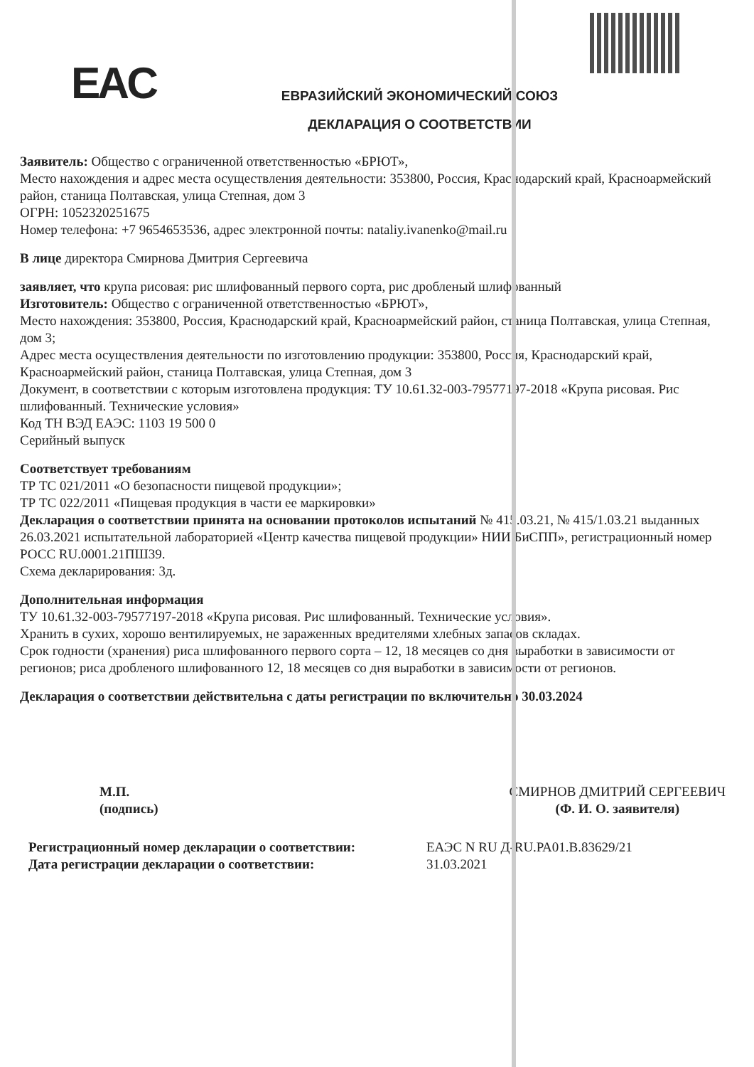EAC
ЕВРАЗИЙСКИЙ ЭКОНОМИЧЕСКИЙ СОЮЗ
ДЕКЛАРАЦИЯ О СООТВЕТСТВИИ
Заявитель: Общество с ограниченной ответственностью «БРЮТ»,
Место нахождения и адрес места осуществления деятельности: 353800, Россия, Краснодарский край, Красноармейский район, станица Полтавская, улица Степная, дом 3
ОГРН: 1052320251675
Номер телефона: +7 9654653536, адрес электронной почты: nataliy.ivanenko@mail.ru
В лице директора Смирнова Дмитрия Сергеевича
заявляет, что крупа рисовая: рис шлифованный первого сорта, рис дробленый шлифованный
Изготовитель: Общество с ограниченной ответственностью «БРЮТ»,
Место нахождения: 353800, Россия, Краснодарский край, Красноармейский район, станица Полтавская, улица Степная, дом 3;
Адрес места осуществления деятельности по изготовлению продукции: 353800, Россия, Краснодарский край, Красноармейский район, станица Полтавская, улица Степная, дом 3
Документ, в соответствии с которым изготовлена продукция: ТУ 10.61.32-003-79577197-2018 «Крупа рисовая. Рис шлифованный. Технические условия»
Код ТН ВЭД ЕАЭС: 1103 19 500 0
Серийный выпуск
Соответствует требованиям
ТР ТС 021/2011 «О безопасности пищевой продукции»;
ТР ТС 022/2011 «Пищевая продукция в части ее маркировки»
Декларация о соответствии принята на основании протоколов испытаний № 415.03.21, № 415/1.03.21 выданных 26.03.2021 испытательной лабораторией «Центр качества пищевой продукции» НИИ БиСПП», регистрационный номер РОСС RU.0001.21ПШ39.
Схема декларирования: 3д.
Дополнительная информация
ТУ 10.61.32-003-79577197-2018 «Крупа рисовая. Рис шлифованный. Технические условия».
Хранить в сухих, хорошо вентилируемых, не зараженных вредителями хлебных запасов складах.
Срок годности (хранения) риса шлифованного первого сорта – 12, 18 месяцев со дня выработки в зависимости от регионов; риса дробленого шлифованного 12, 18 месяцев со дня выработки в зависимости от регионов.
Декларация о соответствии действительна с даты регистрации по включительно 30.03.2024
М.П.
(подпись)
СМИРНОВ ДМИТРИЙ СЕРГЕЕВИЧ
(Ф. И. О. заявителя)
Регистрационный номер декларации о соответствии:
Дата регистрации декларации о соответствии:
ЕАЭС N RU Д-RU.РА01.В.83629/21
31.03.2021